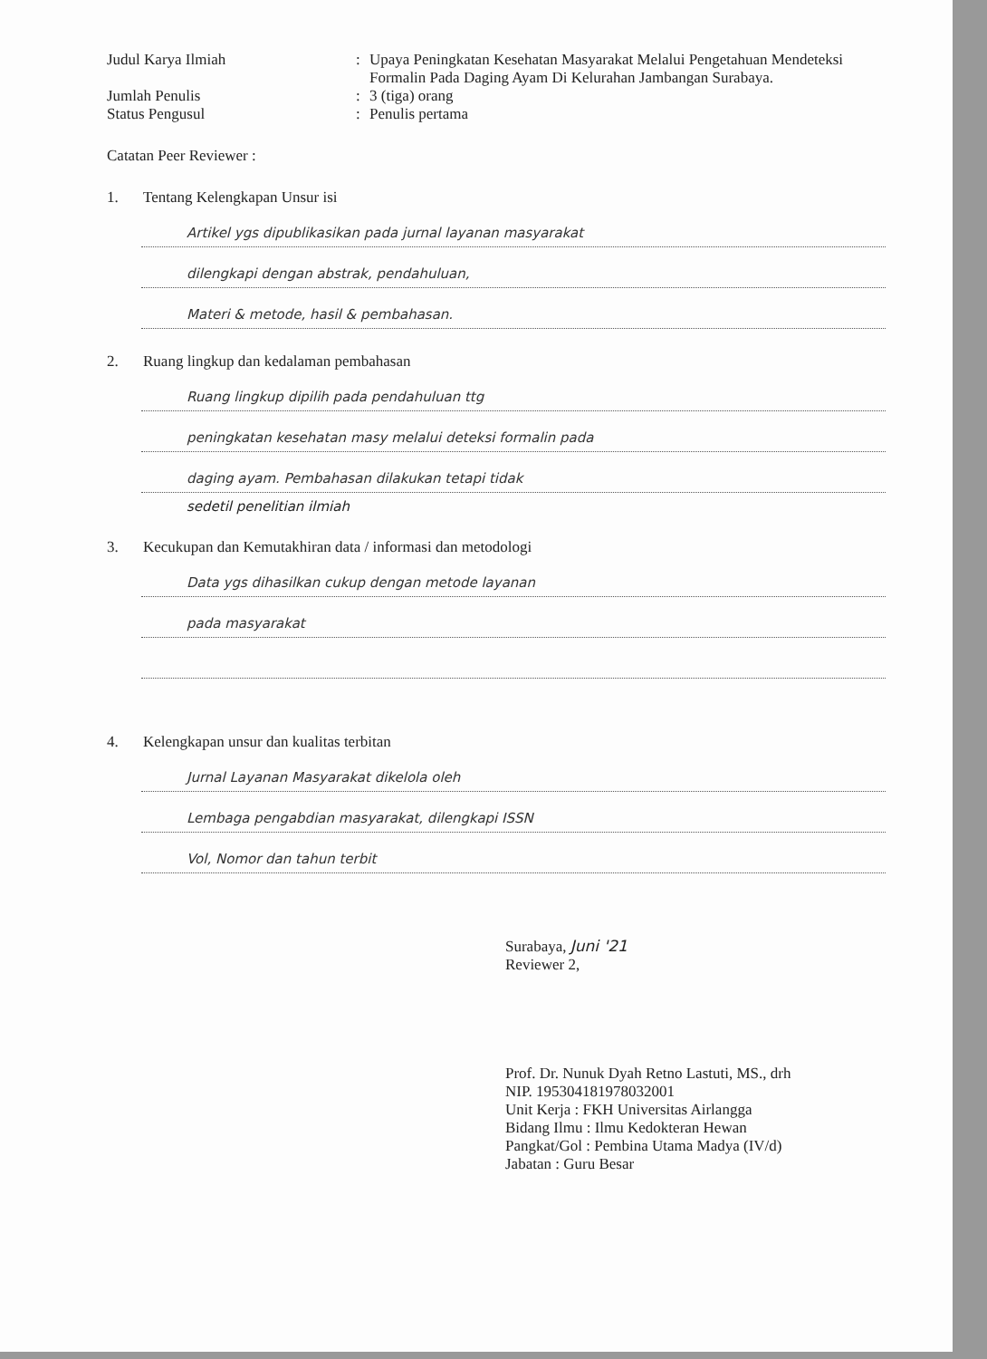Judul Karya Ilmiah : Upaya Peningkatan Kesehatan Masyarakat Melalui Pengetahuan Mendeteksi Formalin Pada Daging Ayam Di Kelurahan Jambangan Surabaya.
Jumlah Penulis : 3 (tiga) orang
Status Pengusul : Penulis pertama
Catatan Peer Reviewer :
1. Tentang Kelengkapan Unsur isi
Artikel ygs dipublikasikan pada jurnal layanan masyarakat
dilengkapi dengan abstrak, pendahuluan,
Materi & metode, hasil & pembahasan.
2. Ruang lingkup dan kedalaman pembahasan
Ruang lingkup dipilih pada pendahuluan ttg
peningkatan kesehatan masy melalui deteksi formalin pada
daging ayam. Pembahasan dilakukan tetapi tidak
sedetil penelitian ilmiah
3. Kecukupan dan Kemutakhiran data / informasi dan metodologi
Data ygs dihasilkan cukup dengan metode layanan
pada masyarakat
4. Kelengkapan unsur dan kualitas terbitan
Jurnal Layanan Masyarakat dikelola oleh
Lembaga pengabdian masyarakat, dilengkapi ISSN
Vol, Nomor dan tahun terbit
Surabaya, Juni '21
Reviewer 2,
Prof. Dr. Nunuk Dyah Retno Lastuti, MS., drh
NIP. 195304181978032001
Unit Kerja : FKH Universitas Airlangga
Bidang Ilmu : Ilmu Kedokteran Hewan
Pangkat/Gol : Pembina Utama Madya (IV/d)
Jabatan : Guru Besar